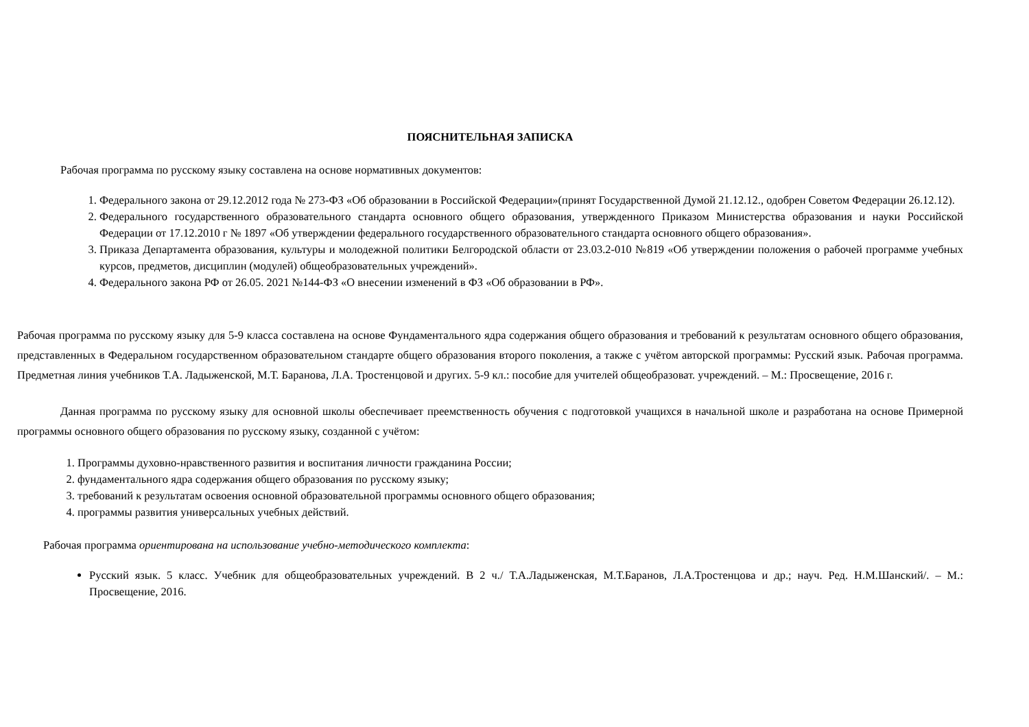ПОЯСНИТЕЛЬНАЯ ЗАПИСКА
Рабочая программа по русскому языку составлена на основе нормативных документов:
1. Федерального закона от 29.12.2012 года № 273-ФЗ «Об образовании в Российской Федерации»(принят Государственной Думой 21.12.12., одобрен Советом Федерации 26.12.12).
2. Федерального государственного образовательного стандарта основного общего образования, утвержденного Приказом Министерства образования и науки Российской Федерации от 17.12.2010 г № 1897 «Об утверждении федерального государственного образовательного стандарта основного общего образования».
3. Приказа Департамента образования, культуры и молодежной политики Белгородской области от 23.03.2-010 №819 «Об утверждении положения о рабочей программе учебных курсов, предметов, дисциплин (модулей) общеобразовательных учреждений».
4. Федерального закона РФ от 26.05. 2021 №144-ФЗ «О внесении изменений в ФЗ «Об образовании в РФ».
Рабочая программа по русскому языку для 5-9 класса составлена на основе Фундаментального ядра содержания общего образования и требований к результатам основного общего образования, представленных в Федеральном государственном образовательном стандарте общего образования второго поколения, а также с учётом авторской программы: Русский язык. Рабочая программа. Предметная линия учебников Т.А. Ладыженской, М.Т. Баранова, Л.А. Тростенцовой и других. 5-9 кл.: пособие для учителей общеобразоват. учреждений. – М.: Просвещение, 2016 г.
Данная программа по русскому языку для основной школы обеспечивает преемственность обучения с подготовкой учащихся в начальной школе и разработана на основе Примерной программы основного общего образования по русскому языку, созданной с учётом:
1. Программы духовно-нравственного развития и воспитания личности гражданина России;
2. фундаментального ядра содержания общего образования по русскому языку;
3. требований к результатам освоения основной образовательной программы основного общего образования;
4. программы развития универсальных учебных действий.
Рабочая программа ориентирована на использование учебно-методического комплекта:
Русский язык. 5 класс. Учебник для общеобразовательных учреждений. В 2 ч./ Т.А.Ладыженская, М.Т.Баранов, Л.А.Тростенцова и др.; науч. Ред. Н.М.Шанский/. – М.: Просвещение, 2016.